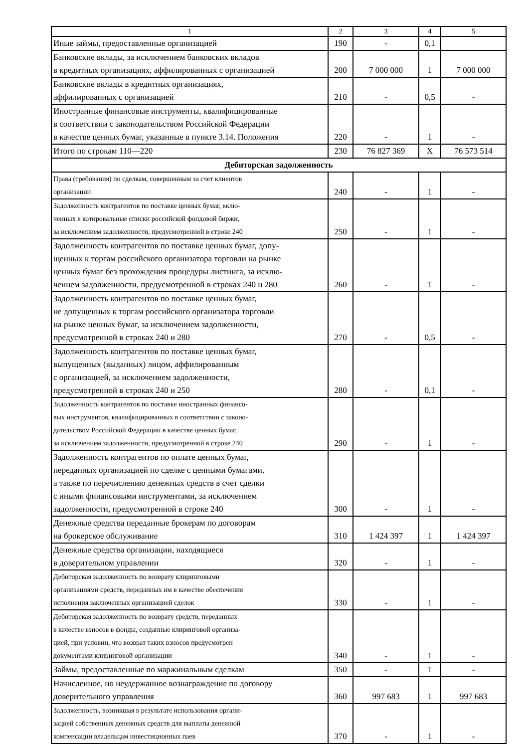| 1 | 2 | 3 | 4 | 5 |
| Иные займы, предоставленные организацией | 190 | - | 0,1 | |
| Банковские вклады, за исключением банковских вкладов в кредитных организациях, аффилированных с организацией | 200 | 7 000 000 | 1 | 7 000 000 |
| Банковские вклады в кредитных организациях, аффилированных с организацией | 210 | - | 0,5 | - |
| Иностранные финансовые инструменты, квалифицированные в соответствии с законодательством Российской Федерации в качестве ценных бумаг, указанные в пункте 3.14. Положения | 220 | - | 1 | - |
| Итого по строкам 110—220 | 230 | 76 827 369 | Х | 76 573 514 |
| Дебиторская задолженность | | | | |
| Права (требования) по сделкам, совершенным за счет клиентов организации | 240 | - | 1 | - |
| Задолженность контрагентов по поставке ценных бумаг, вклю- ченных в котировальные списки российской фондовой биржи, за исключением задолженности, предусмотренной в строке 240 | 250 | - | 1 | - |
| Задолженность контрагентов по поставке ценных бумаг, допу- щенных к торгам российского организатора торговли на рынке ценных бумаг без прохождения процедуры листинга, за исклю- чением задолженности, предусмотренной в строках 240 и 280 | 260 | - | 1 | - |
| Задолженность контрагентов по поставке ценных бумаг, не допущенных к торгам российского организатора торговли на рынке ценных бумаг, за исключением задолженности, предусмотренной в строках 240 и 280 | 270 | - | 0,5 | - |
| Задолженность контрагентов по поставке ценных бумаг, выпущенных (выданных) лицом, аффилированным с организацией, за исключением задолженности, предусмотренной в строках 240 и 250 | 280 | - | 0,1 | - |
| Задолженность контрагентов по поставке иностранных финансо- вых инструментов, квалифицированных в соответствии с законо- дательством Российской Федерации в качестве ценных бумаг, за исключением задолженности, предусмотренной в строке 240 | 290 | - | 1 | - |
| Задолженность контрагентов по оплате ценных бумаг, переданных организацией по сделке с ценными бумагами, а также по перечислению денежных средств в счет сделки с иными финансовыми инструментами, за исключением задолженности, предусмотренной в строке 240 | 300 | - | 1 | - |
| Денежные средства переданные брокерам по договорам на брокерское обслуживание | 310 | 1 424 397 | 1 | 1 424 397 |
| Денежные средства организации, находящиеся в доверительном управлении | 320 | - | 1 | - |
| Дебиторская задолженность по возврату клиринговыми организациями средств, переданных им в качестве обеспечения исполнения заключенных организацией сделок | 330 | - | 1 | - |
| Дебиторская задолженность по возврату средств, переданных в качестве взносов в фонды, созданные клиринговой организа- цией, при условии, что возврат таких взносов предусмотрен документами клиринговой организации | 340 | - | 1 | - |
| Займы, предоставленные по маржинальным сделкам | 350 | - | 1 | - |
| Начисленное, но неудержанное вознаграждение по договору доверительного управления | 360 | 997 683 | 1 | 997 683 |
| Задолженность, возникшая в результате использования органи- зацией собственных денежных средств для выплаты денежной компенсации владельцам инвестиционных паев | 370 | - | 1 | - |